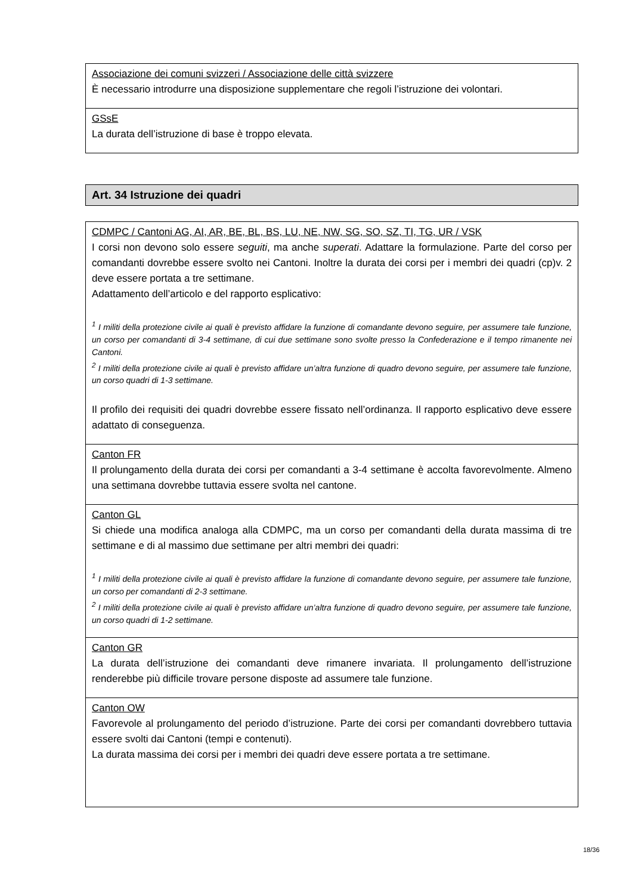| Associazione dei comuni svizzeri / Associazione delle città svizzere È necessario introdurre una disposizione supplementare che regoli l’istruzione dei volontari. |
| GSsE La durata dell’istruzione di base è troppo elevata. |
| Art. 34 Istruzione dei quadri |
| CDMPC / Cantoni AG, AI, AR, BE, BL, BS, LU, NE, NW, SG, SO, SZ, TI, TG, UR / VSK I corsi non devono solo essere seguiti , ma anche superati . Adattare la formulazione. Parte del corso per comandanti dovrebbe essere svolto nei Cantoni. Inoltre la durata dei corsi per i membri dei quadri (cp)v. 2 deve essere portata a tre settimane. Adattamento dell’articolo e del rapporto esplicativo: <sup>1</sup> I militi della protezione civile ai quali è previsto affidare la funzione di comandante devono seguire, per assumere tale funzione, un corso per comandanti di 3-4 settimane, di cui due settimane sono svolte presso la Confederazione e il tempo rimanente nei Cantoni. <sup>2</sup> I militi della protezione civile ai quali è previsto affidare un’altra funzione di quadro devono seguire, per assumere tale funzione, un corso quadri di 1-3 settimane. Il profilo dei requisiti dei quadri dovrebbe essere fissato nell’ordinanza. Il rapporto esplicativo deve essere adattato di conseguenza. |
| Canton FR Il prolungamento della durata dei corsi per comandanti a 3-4 settimane è accolta favorevolmente. Almeno una settimana dovrebbe tuttavia essere svolta nel cantone. |
| Canton GL Si chiede una modifica analoga alla CDMPC, ma un corso per comandanti della durata massima di tre settimane e di al massimo due settimane per altri membri dei quadri: <sup>1</sup> I militi della protezione civile ai quali è previsto affidare la funzione di comandante devono seguire, per assumere tale funzione, un corso per comandanti di 2-3 settimane. <sup>2</sup> I militi della protezione civile ai quali è previsto affidare un’altra funzione di quadro devono seguire, per assumere tale funzione, un corso quadri di 1-2 settimane. |
| Canton GR La durata dell’istruzione dei comandanti deve rimanere invariata. Il prolungamento dell’istruzione renderebbe più difficile trovare persone disposte ad assumere tale funzione. |
| Canton OW Favorevole al prolungamento del periodo d’istruzione. Parte dei corsi per comandanti dovrebbero tuttavia essere svolti dai Cantoni (tempi e contenuti). La durata massima dei corsi per i membri dei quadri deve essere portata a tre settimane. |
18/36